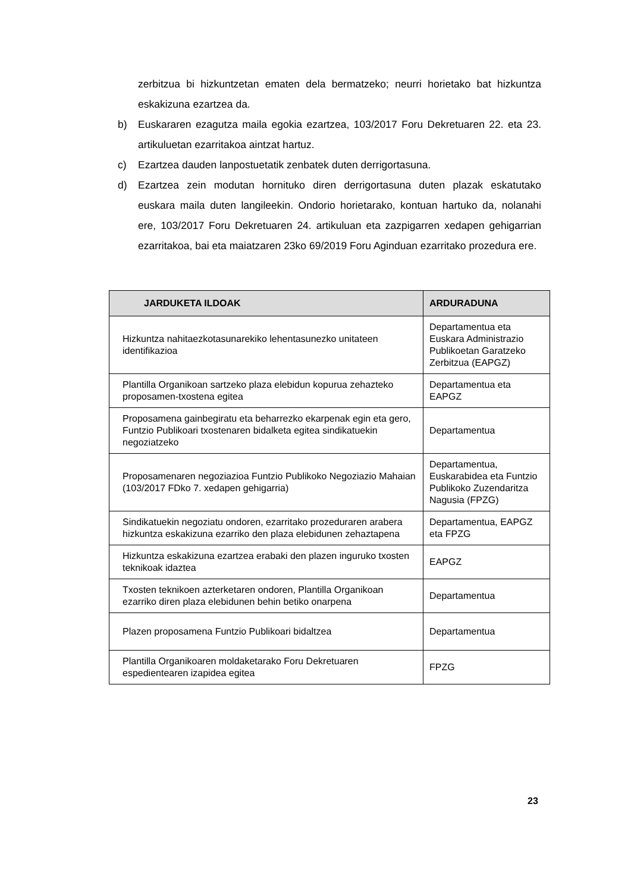zerbitzua bi hizkuntzetan ematen dela bermatzeko; neurri horietako bat hizkuntza eskakizuna ezartzea da.
b) Euskararen ezagutza maila egokia ezartzea, 103/2017 Foru Dekretuaren 22. eta 23. artikuluetan ezarritakoa aintzat hartuz.
c) Ezartzea dauden lanpostuetatik zenbatek duten derrigortasuna.
d) Ezartzea zein modutan hornituko diren derrigortasuna duten plazak eskatutako euskara maila duten langileekin. Ondorio horietarako, kontuan hartuko da, nolanahi ere, 103/2017 Foru Dekretuaren 24. artikuluan eta zazpigarren xedapen gehigarrian ezarritakoa, bai eta maiatzaren 23ko 69/2019 Foru Aginduan ezarritako prozedura ere.
| JARDUKETA ILDOAK | ARDURADUNA |
| --- | --- |
| Hizkuntza nahitaezkotasunarekiko lehentasunezko unitateen identifikazioa | Departamentua eta Euskara Administrazio Publikoetan Garatzeko Zerbitzua (EAPGZ) |
| Plantilla Organikoan sartzeko plaza elebidun kopurua zehazteko proposamen-txostena egitea | Departamentua eta EAPGZ |
| Proposamena gainbegiratu eta beharrezko ekarpenak egin eta gero, Funtzio Publikoari txostenaren bidalketa egitea sindikatuekin negoziatzeko | Departamentua |
| Proposamenaren negoziazioa Funtzio Publikoko Negoziazio Mahaian (103/2017 FDko 7. xedapen gehigarria) | Departamentua, Euskarabidea eta Funtzio Publikoko Zuzendaritza Nagusia (FPZG) |
| Sindikatuekin negoziatu ondoren, ezarritako prozeduraren arabera hizkuntza eskakizuna ezarriko den plaza elebidunen zehaztapena | Departamentua, EAPGZ eta FPZG |
| Hizkuntza eskakizuna ezartzea erabaki den plazen inguruko txosten teknikoak idaztea | EAPGZ |
| Txosten teknikoen azterketaren ondoren, Plantilla Organikoan ezarriko diren plaza elebidunen behin betiko onarpena | Departamentua |
| Plazen proposamena Funtzio Publikoari bidaltzea | Departamentua |
| Plantilla Organikoaren moldaketarako Foru Dekretuaren espedientearen izapidea egitea | FPZG |
23